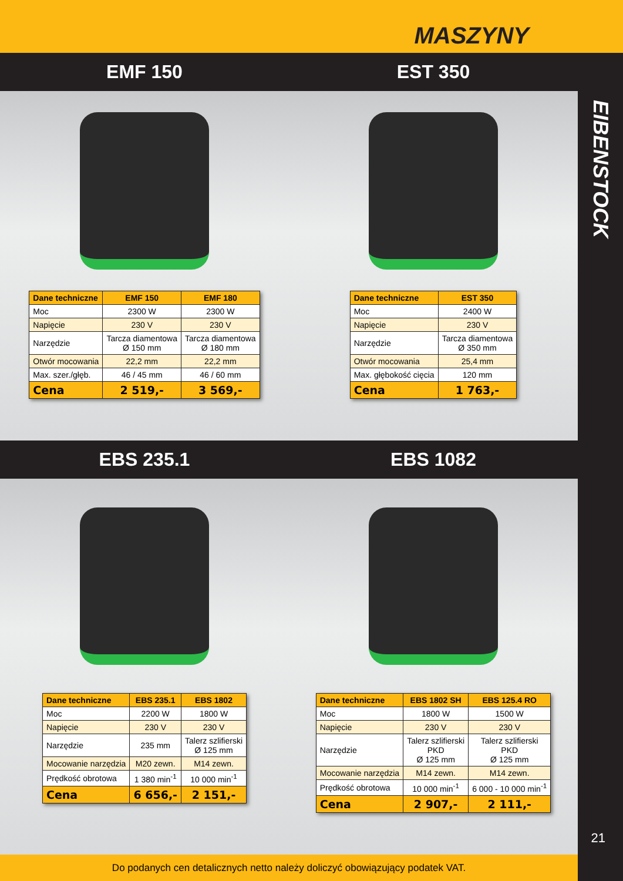MASZYNY
EIBENSTOCK
21
EMF 150 EST 350
| Dane techniczne | EMF 150 | EMF 180 |
| --- | --- | --- |
| Moc | 2300 W | 2300 W |
| Napięcie | 230 V | 230 V |
| Narzędzie | Tarcza diamentowa Ø 150 mm | Tarcza diamentowa Ø 180 mm |
| Otwór mocowania | 22,2 mm | 22,2 mm |
| Max. szer./głęb. | 46 / 45 mm | 46 / 60 mm |
| Cena | 2 519,- | 3 569,- |
| Dane techniczne | EST 350 |
| --- | --- |
| Moc | 2400 W |
| Napięcie | 230 V |
| Narzędzie | Tarcza diamentowa Ø 350 mm |
| Otwór mocowania | 25,4 mm |
| Max. głębokość cięcia | 120 mm |
| Cena | 1 763,- |
EBS 235.1 EBS 1082
| Dane techniczne | EBS 235.1 | EBS 1802 |
| --- | --- | --- |
| Moc | 2200 W | 1800 W |
| Napięcie | 230 V | 230 V |
| Narzędzie | 235 mm | Talerz szlifierski Ø 125 mm |
| Mocowanie narzędzia | M20 zewn. | M14 zewn. |
| Prędkość obrotowa | 1 380 min<sup>-1</sup> | 10 000 min<sup>-1</sup> |
| Cena | 6 656,- | 2 151,- |
| Dane techniczne | EBS 1802 SH | EBS 125.4 RO |
| --- | --- | --- |
| Moc | 1800 W | 1500 W |
| Napięcie | 230 V | 230 V |
| Narzędzie | Talerz szlifierski PKD Ø 125 mm | Talerz szlifierski PKD Ø 125 mm |
| Mocowanie narzędzia | M14 zewn. | M14 zewn. |
| Prędkość obrotowa | 10 000 min<sup>-1</sup> | 6 000 - 10 000 min<sup>-1</sup> |
| Cena | 2 907,- | 2 111,- |
Do podanych cen detalicznych netto należy doliczyć obowiązujący podatek VAT.